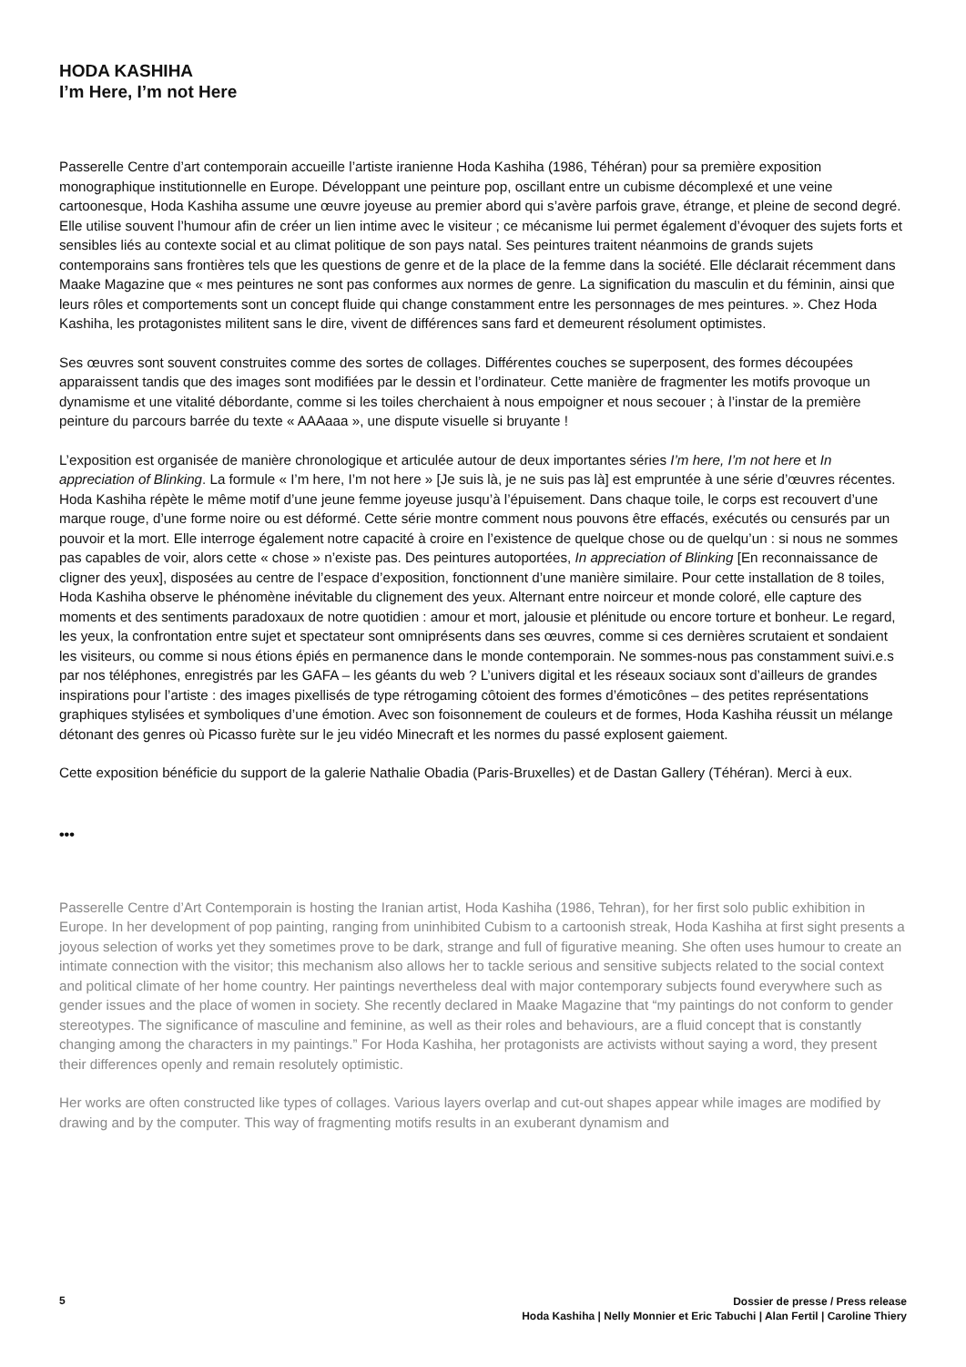HODA KASHIHA
I’m Here, I’m not Here
Passerelle Centre d’art contemporain accueille l’artiste iranienne Hoda Kashiha (1986, Téhéran) pour sa première exposition monographique institutionnelle en Europe. Développant une peinture pop, oscillant entre un cubisme décomplexé et une veine cartoonesque, Hoda Kashiha assume une œuvre joyeuse au premier abord qui s’avère parfois grave, étrange, et pleine de second degré. Elle utilise souvent l’humour afin de créer un lien intime avec le visiteur ; ce mécanisme lui permet également d’évoquer des sujets forts et sensibles liés au contexte social et au climat politique de son pays natal. Ses peintures traitent néanmoins de grands sujets contemporains sans frontières tels que les questions de genre et de la place de la femme dans la société. Elle déclarait récemment dans Maake Magazine que « mes peintures ne sont pas conformes aux normes de genre. La signification du masculin et du féminin, ainsi que leurs rôles et comportements sont un concept fluide qui change constamment entre les personnages de mes peintures. ». Chez Hoda Kashiha, les protagonistes militent sans le dire, vivent de différences sans fard et demeurent résolument optimistes.
Ses œuvres sont souvent construites comme des sortes de collages. Différentes couches se superposent, des formes découpées apparaissent tandis que des images sont modifiées par le dessin et l’ordinateur. Cette manière de fragmenter les motifs provoque un dynamisme et une vitalité débordante, comme si les toiles cherchaient à nous empoigner et nous secouer ; à l’instar de la première peinture du parcours barrée du texte « AAAaaa », une dispute visuelle si bruyante !
L’exposition est organisée de manière chronologique et articulée autour de deux importantes séries I’m here, I’m not here et In appreciation of Blinking. La formule « I’m here, I’m not here » [Je suis là, je ne suis pas là] est empruntée à une série d’œuvres récentes. Hoda Kashiha répète le même motif d’une jeune femme joyeuse jusqu’à l’épuisement. Dans chaque toile, le corps est recouvert d’une marque rouge, d’une forme noire ou est déformé. Cette série montre comment nous pouvons être effacés, exécutés ou censurés par un pouvoir et la mort. Elle interroge également notre capacité à croire en l’existence de quelque chose ou de quelqu’un : si nous ne sommes pas capables de voir, alors cette « chose » n’existe pas. Des peintures autoportées, In appreciation of Blinking [En reconnaissance de cligner des yeux], disposées au centre de l’espace d’exposition, fonctionnent d’une manière similaire. Pour cette installation de 8 toiles, Hoda Kashiha observe le phénomène inévitable du clignement des yeux. Alternant entre noirceur et monde coloré, elle capture des moments et des sentiments paradoxaux de notre quotidien : amour et mort, jalousie et plénitude ou encore torture et bonheur. Le regard, les yeux, la confrontation entre sujet et spectateur sont omniprésents dans ses œuvres, comme si ces dernières scrutaient et sondaient les visiteurs, ou comme si nous étions épiés en permanence dans le monde contemporain. Ne sommes-nous pas constamment suivi.e.s par nos téléphones, enregistrés par les GAFA – les géants du web ? L’univers digital et les réseaux sociaux sont d’ailleurs de grandes inspirations pour l’artiste : des images pixellisés de type rétrogaming côtoient des formes d’émoticônes – des petites représentations graphiques stylisées et symboliques d’une émotion. Avec son foisonnement de couleurs et de formes, Hoda Kashiha réussit un mélange détonant des genres où Picasso furète sur le jeu vidéo Minecraft et les normes du passé explosent gaiement.
Cette exposition bénéficie du support de la galerie Nathalie Obadia (Paris-Bruxelles) et de Dastan Gallery (Téhéran). Merci à eux.
•••
Passerelle Centre d’Art Contemporain is hosting the Iranian artist, Hoda Kashiha (1986, Tehran), for her first solo public exhibition in Europe. In her development of pop painting, ranging from uninhibited Cubism to a cartoonish streak, Hoda Kashiha at first sight presents a joyous selection of works yet they sometimes prove to be dark, strange and full of figurative meaning. She often uses humour to create an intimate connection with the visitor; this mechanism also allows her to tackle serious and sensitive subjects related to the social context and political climate of her home country. Her paintings nevertheless deal with major contemporary subjects found everywhere such as gender issues and the place of women in society. She recently declared in Maake Magazine that “my paintings do not conform to gender stereotypes. The significance of masculine and feminine, as well as their roles and behaviours, are a fluid concept that is constantly changing among the characters in my paintings.” For Hoda Kashiha, her protagonists are activists without saying a word, they present their differences openly and remain resolutely optimistic.
Her works are often constructed like types of collages. Various layers overlap and cut-out shapes appear while images are modified by drawing and by the computer. This way of fragmenting motifs results in an exuberant dynamism and
5
Dossier de presse / Press release
Hoda Kashiha | Nelly Monnier et Eric Tabuchi | Alan Fertil | Caroline Thiery